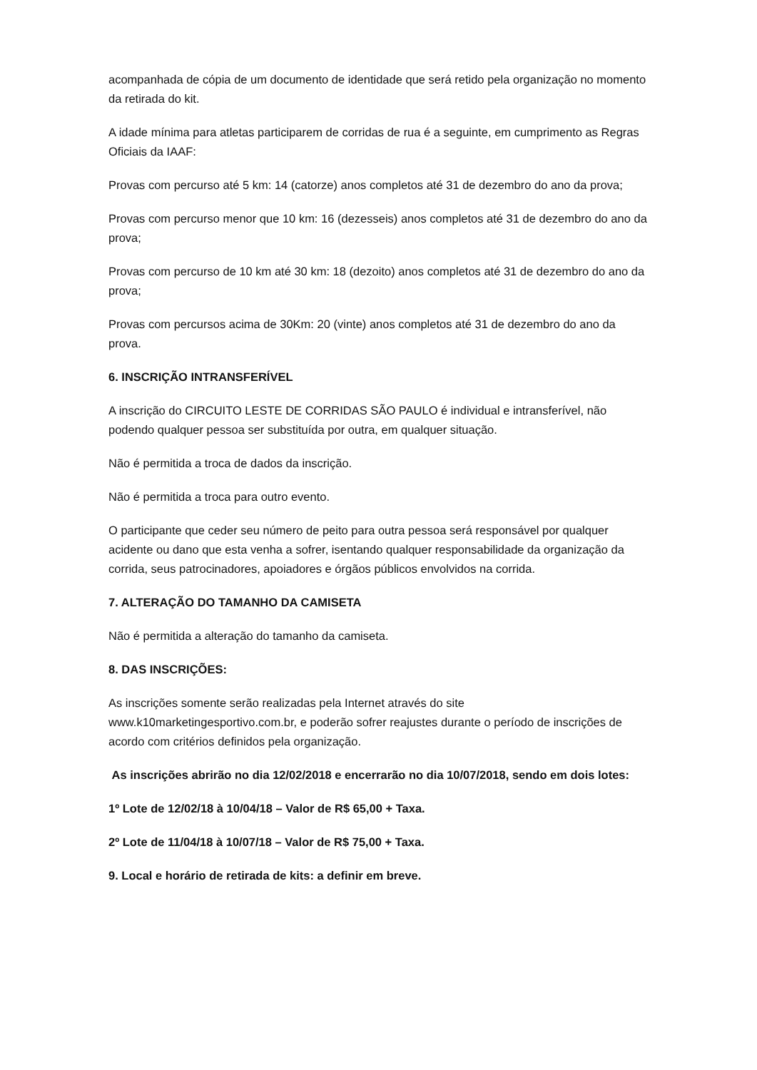acompanhada de cópia de um documento de identidade que será retido pela organização no momento da retirada do kit.
A idade mínima para atletas participarem de corridas de rua é a seguinte, em cumprimento as Regras Oficiais da IAAF:
Provas com percurso até 5 km: 14 (catorze) anos completos até 31 de dezembro do ano da prova;
Provas com percurso menor que 10 km: 16 (dezesseis) anos completos até 31 de dezembro do ano da prova;
Provas com percurso de 10 km até 30 km: 18 (dezoito) anos completos até 31 de dezembro do ano da prova;
Provas com percursos acima de 30Km: 20 (vinte) anos completos até 31 de dezembro do ano da prova.
6. INSCRIÇÃO INTRANSFERÍVEL
A inscrição do CIRCUITO LESTE DE CORRIDAS SÃO PAULO é individual e intransferível, não podendo qualquer pessoa ser substituída por outra, em qualquer situação.
Não é permitida a troca de dados da inscrição.
Não é permitida a troca para outro evento.
O participante que ceder seu número de peito para outra pessoa será responsável por qualquer acidente ou dano que esta venha a sofrer, isentando qualquer responsabilidade da organização da corrida, seus patrocinadores, apoiadores e órgãos públicos envolvidos na corrida.
7. ALTERAÇÃO DO TAMANHO DA CAMISETA
Não é permitida a alteração do tamanho da camiseta.
8. DAS INSCRIÇÕES:
As inscrições somente serão realizadas pela Internet através do site www.k10marketingesportivo.com.br, e poderão sofrer reajustes durante o período de inscrições de acordo com critérios definidos pela organização.
As inscrições abrirão no dia 12/02/2018 e encerrarão no dia 10/07/2018, sendo em dois lotes:
1º Lote de 12/02/18 à 10/04/18 – Valor de R$ 65,00 + Taxa.
2º Lote de 11/04/18 à 10/07/18 – Valor de R$ 75,00 + Taxa.
9. Local e horário de retirada de kits: a definir em breve.